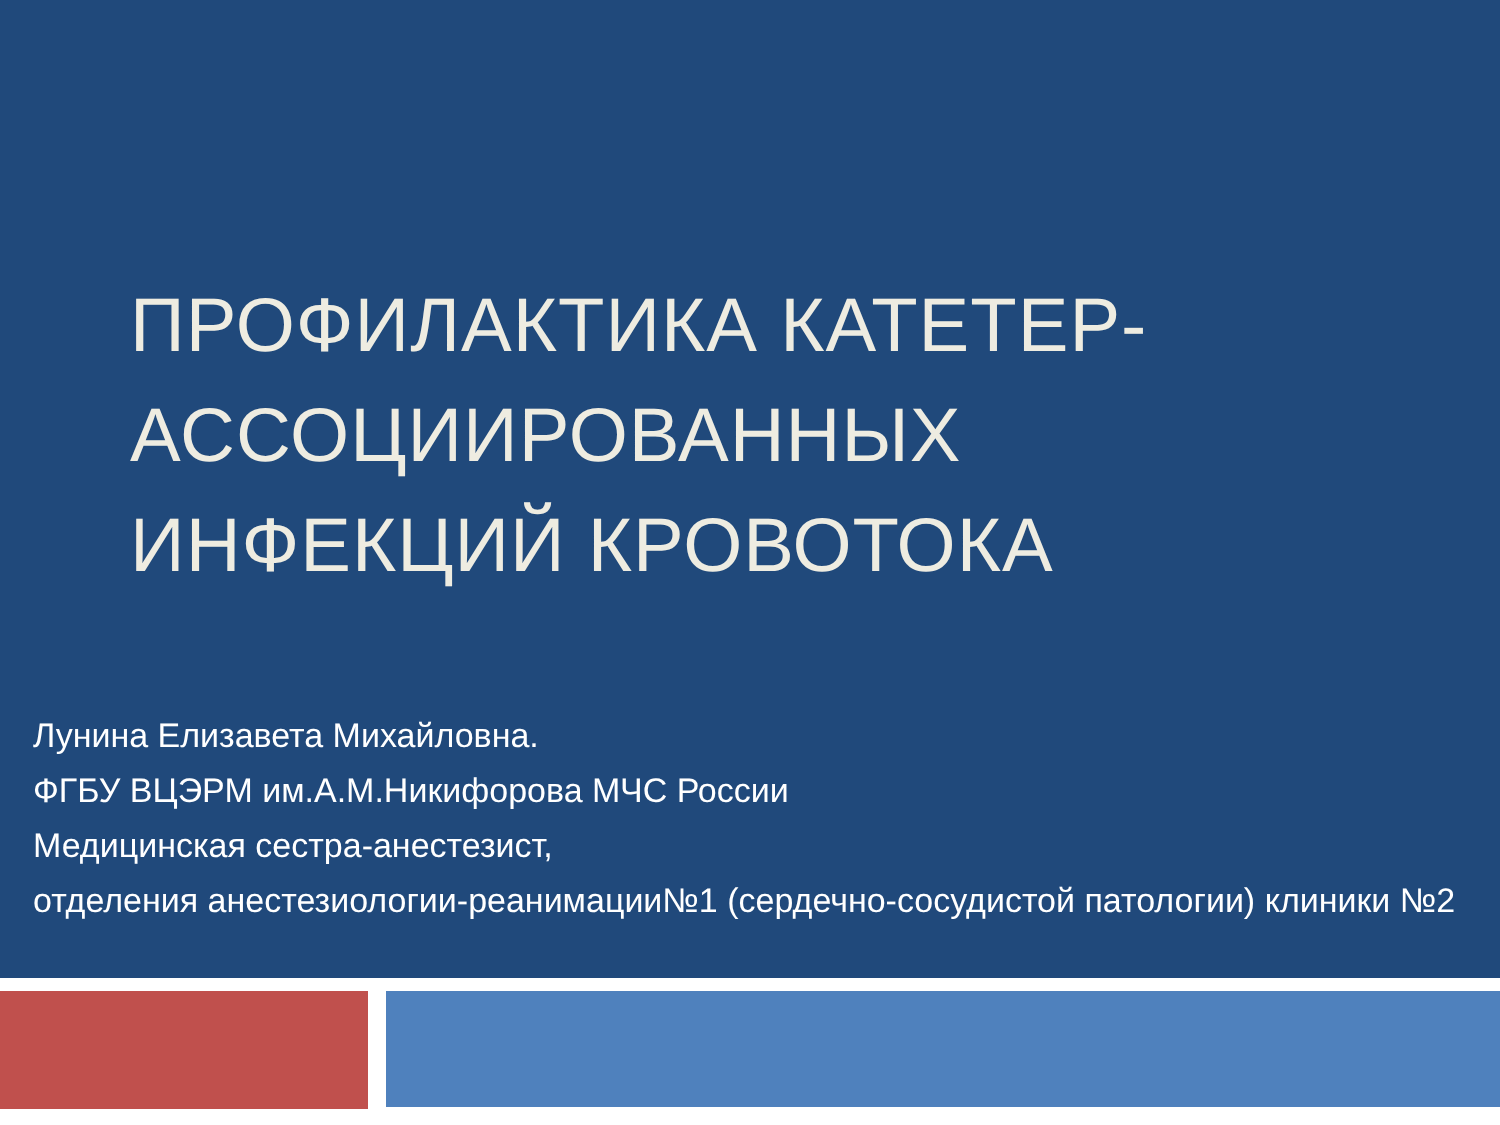ПРОФИЛАКТИКА КАТЕТЕР-
АССОЦИИРОВАННЫХ
ИНФЕКЦИЙ КРОВОТОКА
Лунина Елизавета Михайловна.
ФГБУ ВЦЭРМ им.А.М.Никифорова МЧС России
Медицинская сестра-анестезист,
отделения анестезиологии-реанимации№1 (сердечно-сосудистой патологии) клиники №2